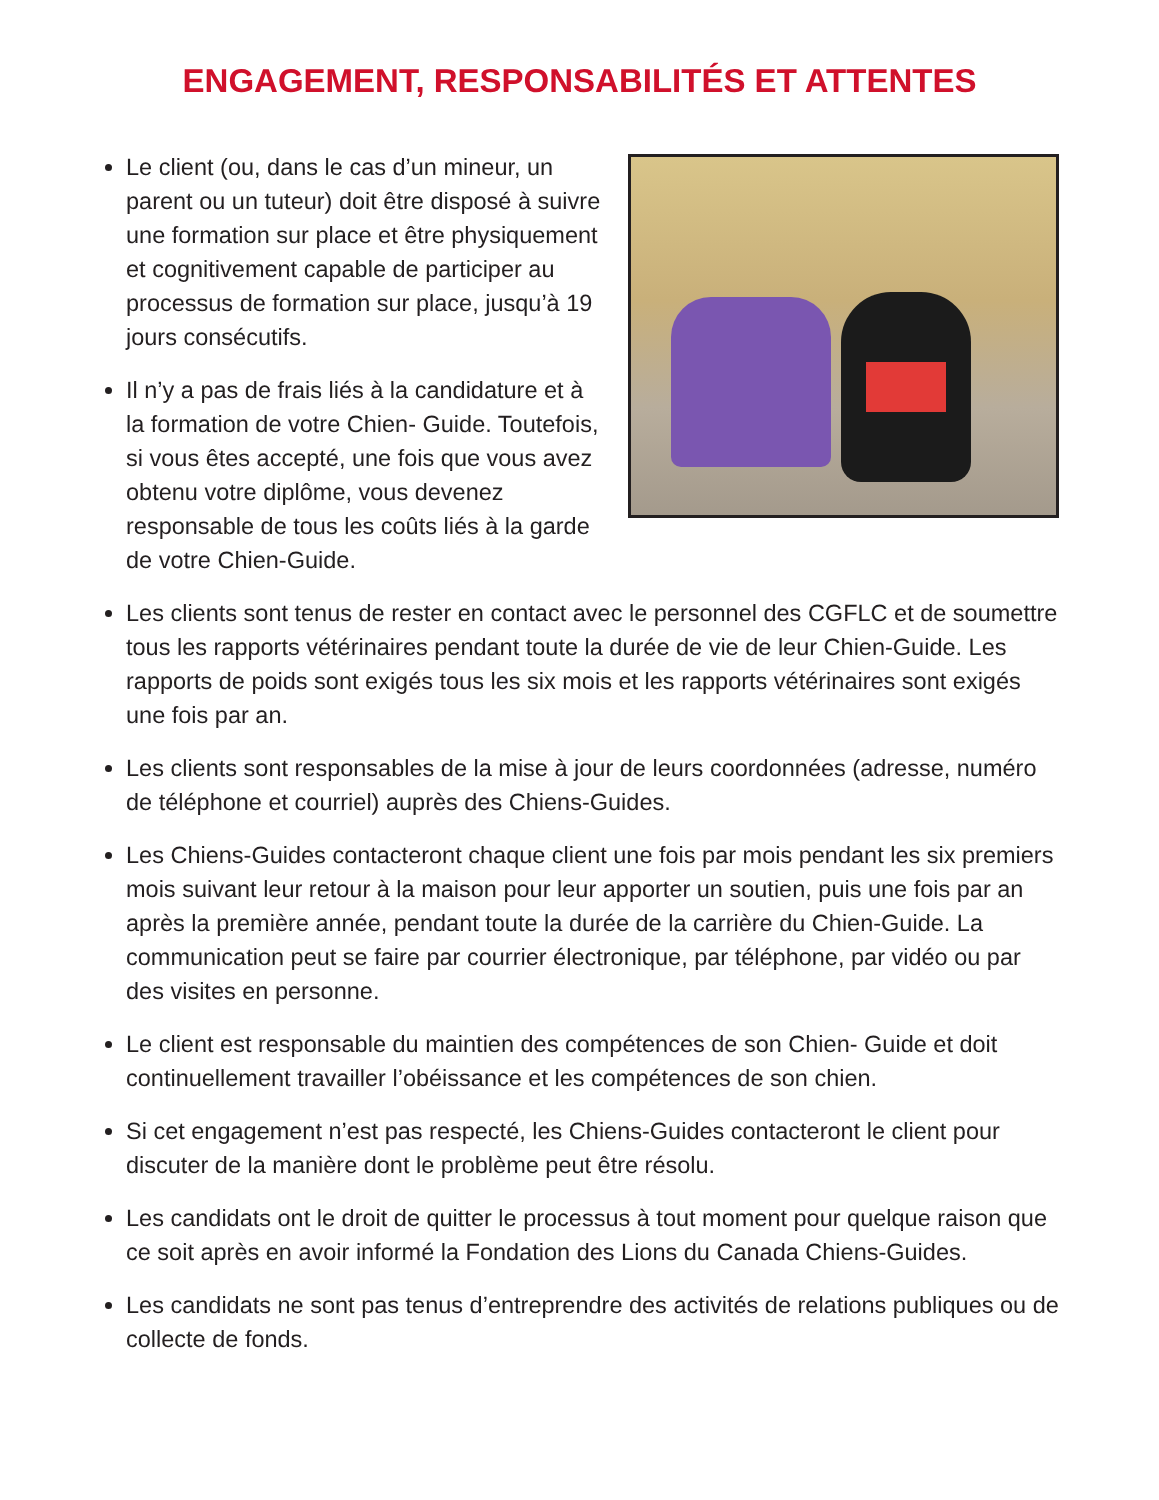ENGAGEMENT, RESPONSABILITÉS ET ATTENTES
Le client (ou, dans le cas d’un mineur, un parent ou un tuteur) doit être disposé à suivre une formation sur place et être physiquement et cognitivement capable de participer au processus de formation sur place, jusqu’à 19 jours consécutifs.
Il n’y a pas de frais liés à la candidature et à la formation de votre Chien- Guide. Toutefois, si vous êtes accepté, une fois que vous avez obtenu votre diplôme, vous devenez responsable de tous les coûts liés à la garde de votre Chien-Guide.
Les clients sont tenus de rester en contact avec le personnel des CGFLC et de soumettre tous les rapports vétérinaires pendant toute la durée de vie de leur Chien-Guide. Les rapports de poids sont exigés tous les six mois et les rapports vétérinaires sont exigés une fois par an.
Les clients sont responsables de la mise à jour de leurs coordonnées (adresse, numéro de téléphone et courriel) auprès des Chiens-Guides.
Les Chiens-Guides contacteront chaque client une fois par mois pendant les six premiers mois suivant leur retour à la maison pour leur apporter un soutien, puis une fois par an après la première année, pendant toute la durée de la carrière du Chien-Guide. La communication peut se faire par courrier électronique, par téléphone, par vidéo ou par des visites en personne.
Le client est responsable du maintien des compétences de son Chien- Guide et doit continuellement travailler l’obéissance et les compétences de son chien.
Si cet engagement n’est pas respecté, les Chiens-Guides contacteront le client pour discuter de la manière dont le problème peut être résolu.
Les candidats ont le droit de quitter le processus à tout moment pour quelque raison que ce soit après en avoir informé la Fondation des Lions du Canada Chiens-Guides.
Les candidats ne sont pas tenus d’entreprendre des activités de relations publiques ou de collecte de fonds.